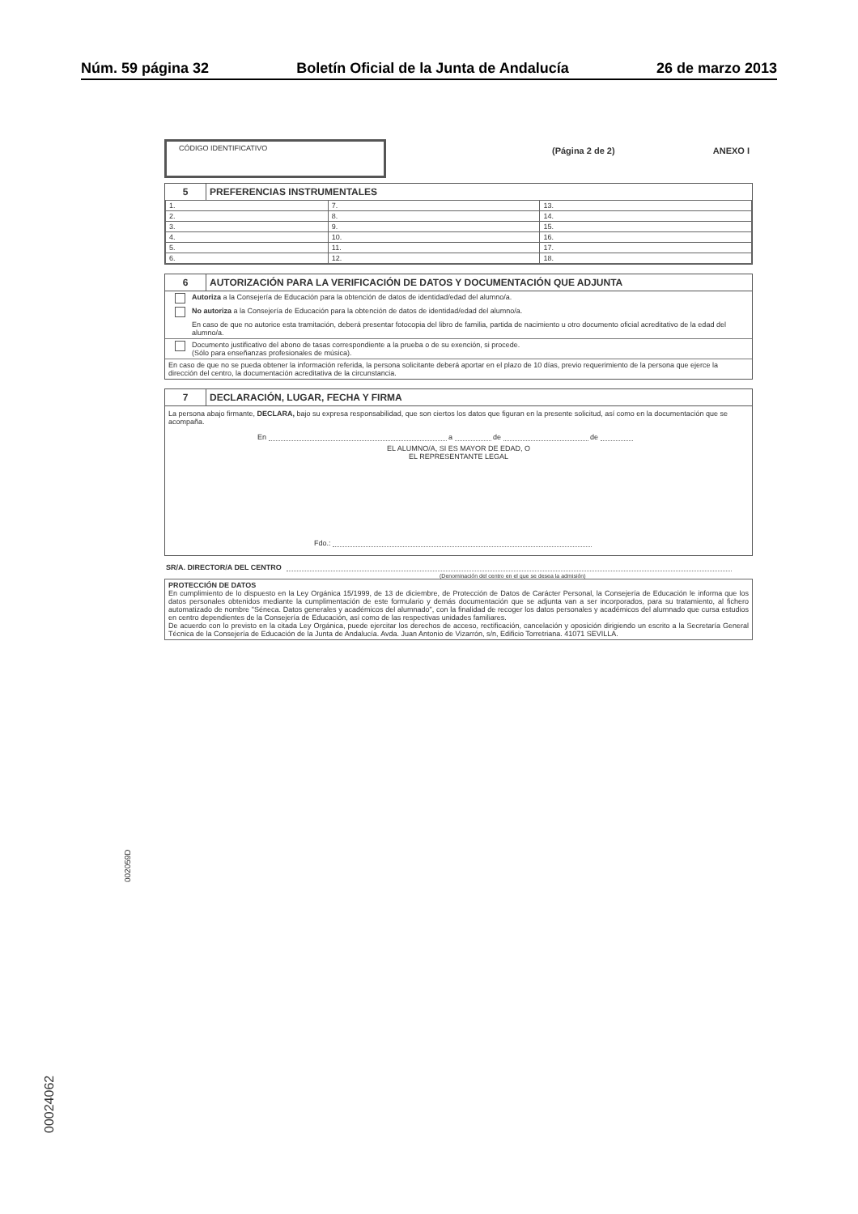Núm. 59 página 32 Boletín Oficial de la Junta de Andalucía 26 de marzo 2013
CÓDIGO IDENTIFICATIVO
(Página 2 de 2) ANEXO I
5 PREFERENCIAS INSTRUMENTALES
| 1. | 7. | 13. |
| 2. | 8. | 14. |
| 3. | 9. | 15. |
| 4. | 10. | 16. |
| 5. | 11. | 17. |
| 6. | 12. | 18. |
6 AUTORIZACIÓN PARA LA VERIFICACIÓN DE DATOS Y DOCUMENTACIÓN QUE ADJUNTA
Autoriza a la Consejería de Educación para la obtención de datos de identidad/edad del alumno/a.
No autoriza a la Consejería de Educación para la obtención de datos de identidad/edad del alumno/a.
En caso de que no autorice esta tramitación, deberá presentar fotocopia del libro de familia, partida de nacimiento u otro documento oficial acreditativo de la edad del alumno/a.
Documento justificativo del abono de tasas correspondiente a la prueba o de su exención, si procede.
(Sólo para enseñanzas profesionales de música).
En caso de que no se pueda obtener la información referida, la persona solicitante deberá aportar en el plazo de 10 días, previo requerimiento de la persona que ejerce la dirección del centro, la documentación acreditativa de la circunstancia.
7 DECLARACIÓN, LUGAR, FECHA Y FIRMA
La persona abajo firmante, DECLARA, bajo su expresa responsabilidad, que son ciertos los datos que figuran en la presente solicitud, así como en la documentación que se acompaña.
En a de de
EL ALUMNO/A, SI ES MAYOR DE EDAD, O
EL REPRESENTANTE LEGAL
Fdo.:
SR/A. DIRECTOR/A DEL CENTRO
(Denominación del centro en el que se desea la admisión)
PROTECCIÓN DE DATOS
En cumplimiento de lo dispuesto en la Ley Orgánica 15/1999, de 13 de diciembre, de Protección de Datos de Carácter Personal, la Consejería de Educación le informa que los datos personales obtenidos mediante la cumplimentación de este formulario y demás documentación que se adjunta van a ser incorporados, para su tratamiento, al fichero automatizado de nombre "Séneca. Datos generales y académicos del alumnado", con la finalidad de recoger los datos personales y académicos del alumnado que cursa estudios en centro dependientes de la Consejería de Educación, así como de las respectivas unidades familiares.
De acuerdo con lo previsto en la citada Ley Orgánica, puede ejercitar los derechos de acceso, rectificación, cancelación y oposición dirigiendo un escrito a la Secretaría General Técnica de la Consejería de Educación de la Junta de Andalucía. Avda. Juan Antonio de Vizarrón, s/n, Edificio Torretriana. 41071 SEVILLA.
002059D
00024062